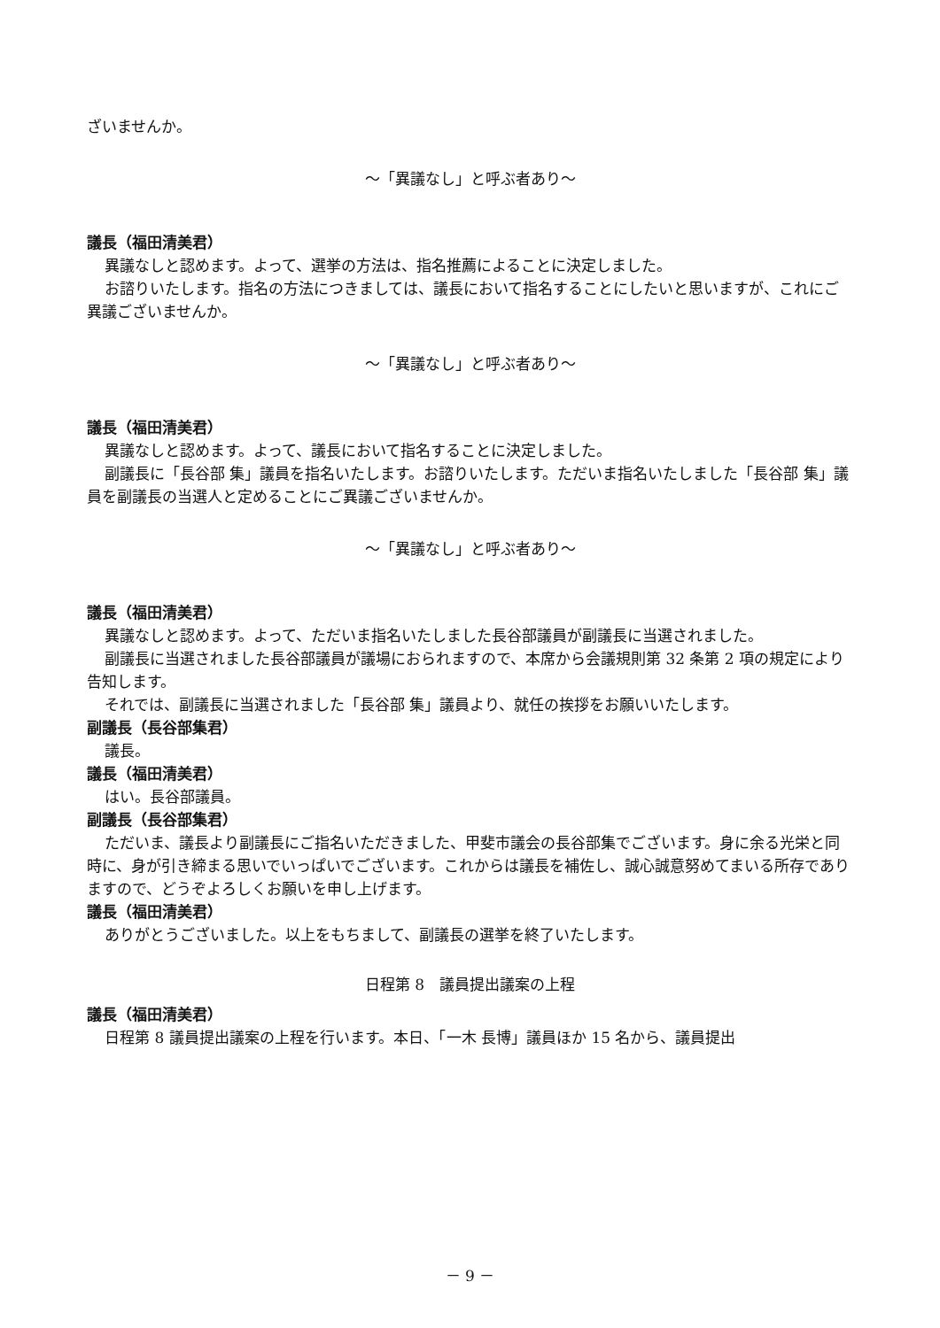ざいませんか。
～「異議なし」と呼ぶ者あり～
議長（福田清美君）
異議なしと認めます。よって、選挙の方法は、指名推薦によることに決定しました。
お諮りいたします。指名の方法につきましては、議長において指名することにしたいと思いますが、これにご異議ございませんか。
～「異議なし」と呼ぶ者あり～
議長（福田清美君）
異議なしと認めます。よって、議長において指名することに決定しました。
副議長に「長谷部 集」議員を指名いたします。お諮りいたします。ただいま指名いたしました「長谷部 集」議員を副議長の当選人と定めることにご異議ございませんか。
～「異議なし」と呼ぶ者あり～
議長（福田清美君）
異議なしと認めます。よって、ただいま指名いたしました長谷部議員が副議長に当選されました。
副議長に当選されました長谷部議員が議場におられますので、本席から会議規則第 32 条第 2 項の規定により告知します。
それでは、副議長に当選されました「長谷部 集」議員より、就任の挨拶をお願いいたします。
副議長（長谷部集君）
議長。
議長（福田清美君）
はい。長谷部議員。
副議長（長谷部集君）
ただいま、議長より副議長にご指名いただきました、甲斐市議会の長谷部集でございます。身に余る光栄と同時に、身が引き締まる思いでいっぱいでございます。これからは議長を補佐し、誠心誠意努めてまいる所存でありますので、どうぞよろしくお願いを申し上げます。
議長（福田清美君）
ありがとうございました。以上をもちまして、副議長の選挙を終了いたします。
日程第 8　議員提出議案の上程
議長（福田清美君）
日程第 8 議員提出議案の上程を行います。本日、「一木 長博」議員ほか 15 名から、議員提出
－ 9 －